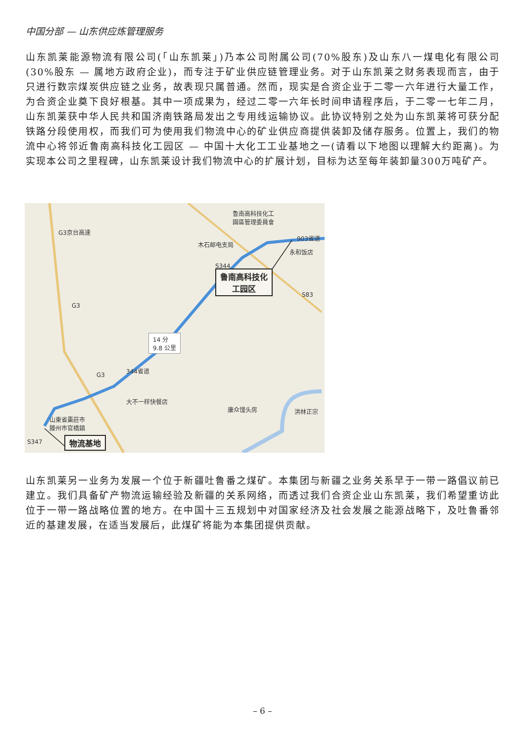中国分部 — 山东供应炼管理服务
山东凯莱能源物流有限公司(「山东凯莱」)乃本公司附属公司(70%股东)及山东八一煤电化有限公司(30%股东 — 属地方政府企业)，而专注于矿业供应链管理业务。对于山东凯莱之财务表现而言，由于只进行数宗煤炭供应链之业务，故表现只属普通。然而，现实是合资企业于二零一六年进行大量工作，为合资企业奠下良好根基。其中一项成果为，经过二零一六年长时间申请程序后，于二零一七年二月，山东凯莱获中华人民共和国济南铁路局发出之专用线运输协议。此协议特别之处为山东凯莱将可获分配铁路分段使用权，而我们可为使用我们物流中心的矿业供应商提供装卸及储存服务。位置上，我们的物流中心将邻近鲁南高科技化工园区 — 中国十大化工工业基地之一(请看以下地图以理解大约距离)。为实现本公司之里程碑，山东凯莱设计我们物流中心的扩展计划，目标为达至每年装卸量300万吨矿产。
鲁南高科技化工
園區管理委員會
木石邮电支局
903省道
永和饭店
S344
S83
G3
G3京台高速
G3
344省道
S347
14 分
9.8 公里
大不一样快餐店
康众馒头房 洪林正宗
山東省棗莊市
滕州市官橋鎮
鲁南高科技化
工园区
物流基地
山东凯莱另一业务为发展一个位于新疆吐鲁番之煤矿。本集团与新疆之业务关系早于一带一路倡议前已建立。我们具备矿产物流运输经验及新疆的关系网络，而透过我们合资企业山东凯莱，我们希望重访此位于一带一路战略位置的地方。在中国十三五规划中对国家经济及社会发展之能源战略下，及吐鲁番邻近的基建发展，在适当发展后，此煤矿将能为本集团提供贡献。
– 6 –